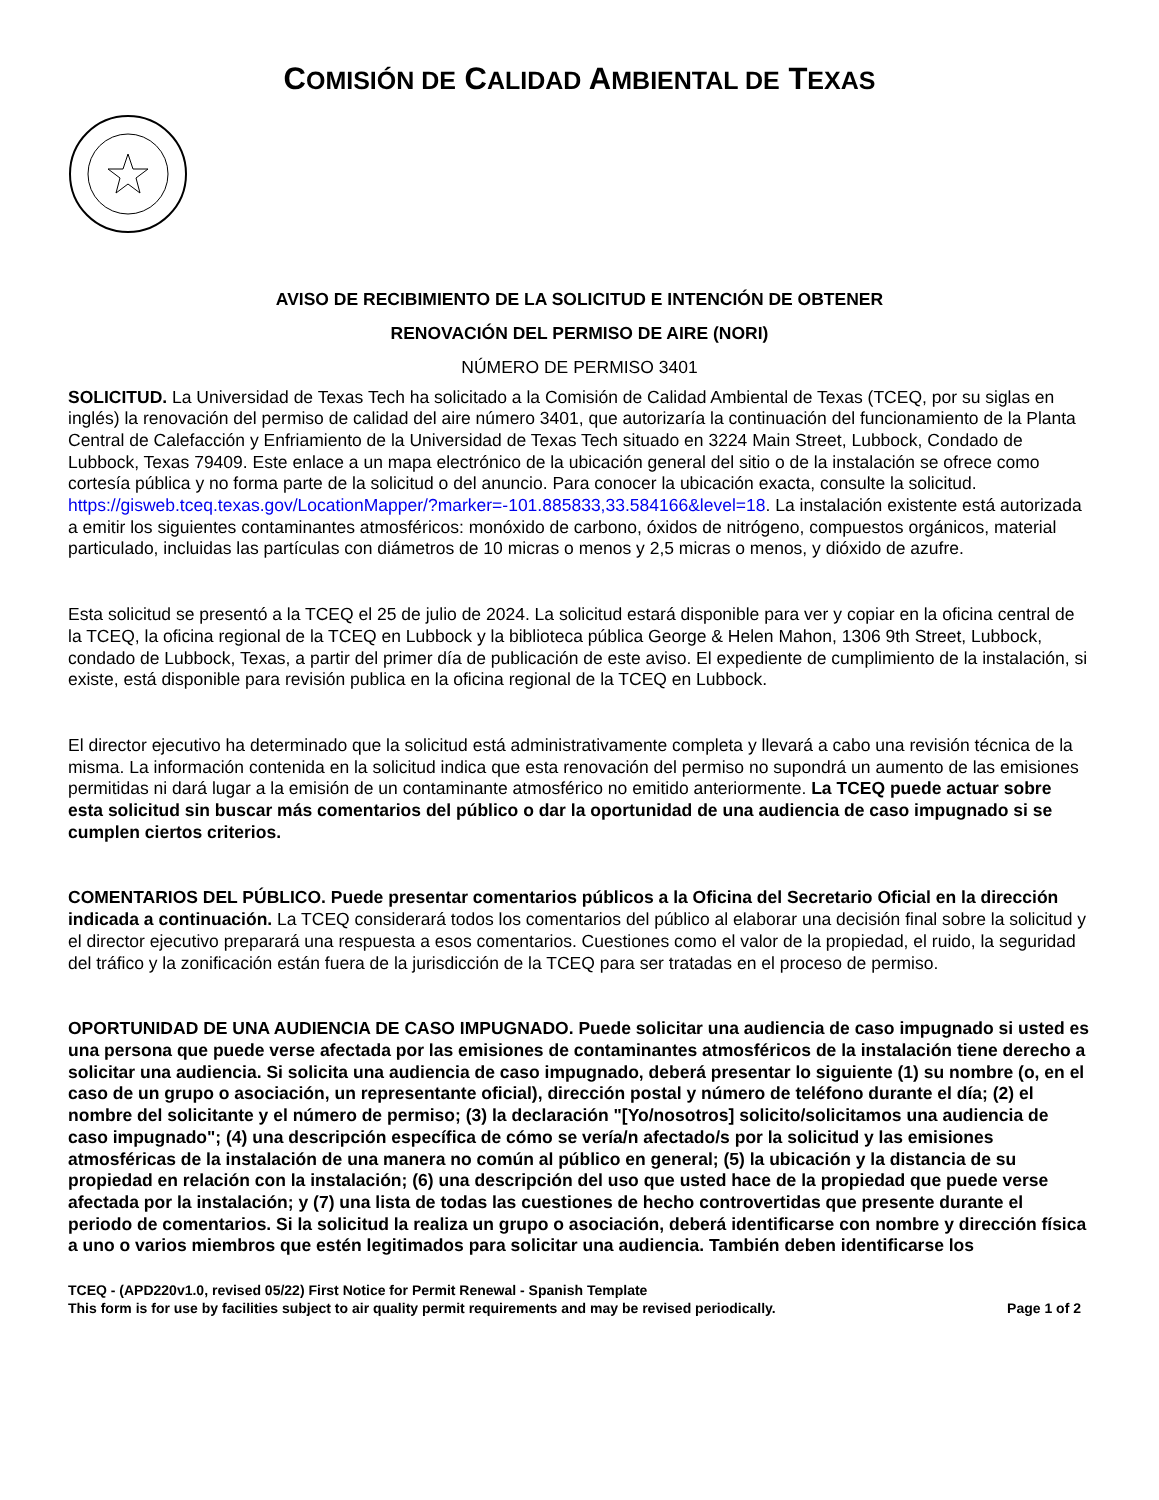COMISIÓN DE CALIDAD AMBIENTAL DE TEXAS
AVISO DE RECIBIMIENTO DE LA SOLICITUD E INTENCIÓN DE OBTENER
RENOVACIÓN DEL PERMISO DE AIRE (NORI)
NÚMERO DE PERMISO 3401
SOLICITUD. La Universidad de Texas Tech ha solicitado a la Comisión de Calidad Ambiental de Texas (TCEQ, por su siglas en inglés) la renovación del permiso de calidad del aire número 3401, que autorizaría la continuación del funcionamiento de la Planta Central de Calefacción y Enfriamiento de la Universidad de Texas Tech situado en 3224 Main Street, Lubbock, Condado de Lubbock, Texas 79409. Este enlace a un mapa electrónico de la ubicación general del sitio o de la instalación se ofrece como cortesía pública y no forma parte de la solicitud o del anuncio. Para conocer la ubicación exacta, consulte la solicitud. https://gisweb.tceq.texas.gov/LocationMapper/?marker=-101.885833,33.584166&level=18. La instalación existente está autorizada a emitir los siguientes contaminantes atmosféricos: monóxido de carbono, óxidos de nitrógeno, compuestos orgánicos, material particulado, incluidas las partículas con diámetros de 10 micras o menos y 2,5 micras o menos, y dióxido de azufre.
Esta solicitud se presentó a la TCEQ el 25 de julio de 2024. La solicitud estará disponible para ver y copiar en la oficina central de la TCEQ, la oficina regional de la TCEQ en Lubbock y la biblioteca pública George & Helen Mahon, 1306 9th Street, Lubbock, condado de Lubbock, Texas, a partir del primer día de publicación de este aviso. El expediente de cumplimiento de la instalación, si existe, está disponible para revisión publica en la oficina regional de la TCEQ en Lubbock.
El director ejecutivo ha determinado que la solicitud está administrativamente completa y llevará a cabo una revisión técnica de la misma. La información contenida en la solicitud indica que esta renovación del permiso no supondrá un aumento de las emisiones permitidas ni dará lugar a la emisión de un contaminante atmosférico no emitido anteriormente. La TCEQ puede actuar sobre esta solicitud sin buscar más comentarios del público o dar la oportunidad de una audiencia de caso impugnado si se cumplen ciertos criterios.
COMENTARIOS DEL PÚBLICO. Puede presentar comentarios públicos a la Oficina del Secretario Oficial en la dirección indicada a continuación. La TCEQ considerará todos los comentarios del público al elaborar una decisión final sobre la solicitud y el director ejecutivo preparará una respuesta a esos comentarios. Cuestiones como el valor de la propiedad, el ruido, la seguridad del tráfico y la zonificación están fuera de la jurisdicción de la TCEQ para ser tratadas en el proceso de permiso.
OPORTUNIDAD DE UNA AUDIENCIA DE CASO IMPUGNADO. Puede solicitar una audiencia de caso impugnado si usted es una persona que puede verse afectada por las emisiones de contaminantes atmosféricos de la instalación tiene derecho a solicitar una audiencia. Si solicita una audiencia de caso impugnado, deberá presentar lo siguiente (1) su nombre (o, en el caso de un grupo o asociación, un representante oficial), dirección postal y número de teléfono durante el día; (2) el nombre del solicitante y el número de permiso; (3) la declaración "[Yo/nosotros] solicito/solicitamos una audiencia de caso impugnado"; (4) una descripción específica de cómo se vería/n afectado/s por la solicitud y las emisiones atmosféricas de la instalación de una manera no común al público en general; (5) la ubicación y la distancia de su propiedad en relación con la instalación; (6) una descripción del uso que usted hace de la propiedad que puede verse afectada por la instalación; y (7) una lista de todas las cuestiones de hecho controvertidas que presente durante el periodo de comentarios. Si la solicitud la realiza un grupo o asociación, deberá identificarse con nombre y dirección física a uno o varios miembros que estén legitimados para solicitar una audiencia. También deben identificarse los
TCEQ - (APD220v1.0, revised 05/22) First Notice for Permit Renewal - Spanish Template
This form is for use by facilities subject to air quality permit requirements and may be revised periodically.
Page 1 of 2